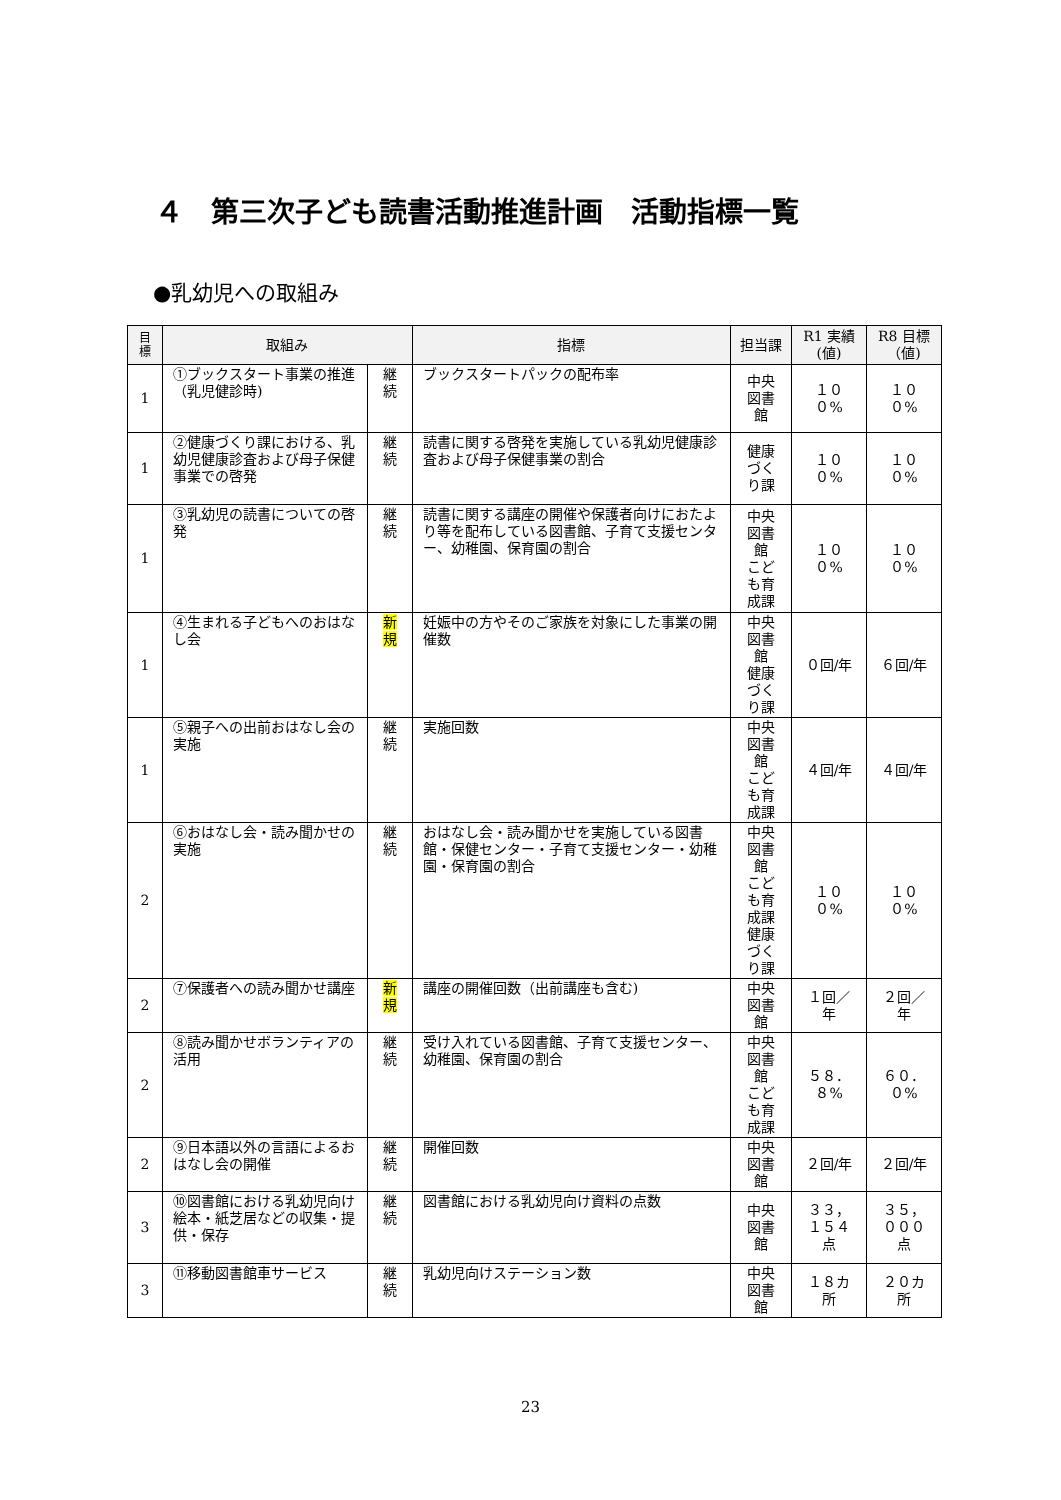４　第三次子ども読書活動推進計画　活動指標一覧
●乳幼児への取組み
| 目 標 | 取組み | | 指標 | 担当課 | R1 実績(値) | R8 目標（値) |
| --- | --- | --- | --- | --- | --- | --- |
| 1 | ①ブックスタート事業の推進（乳児健診時) | 継続 | ブックスタートパックの配布率 | 中央図書館 | １００% | １００% |
| 1 | ②健康づくり課における、乳幼児健康診査および母子保健事業での啓発 | 継続 | 読書に関する啓発を実施している乳幼児健康診査および母子保健事業の割合 | 健康づくり課 | １００% | １００% |
| 1 | ③乳幼児の読書についての啓発 | 継続 | 読書に関する講座の開催や保護者向けにおたより等を配布している図書館、子育て支援センター、幼稚園、保育園の割合 | 中央図書館 こども育成課 | １００% | １００% |
| 1 | ④生まれる子どもへのおはなし会 | 新規 | 妊娠中の方やそのご家族を対象にした事業の開催数 | 中央図書館 健康づくり課 | ０回/年 | ６回/年 |
| 1 | ⑤親子への出前おはなし会の実施 | 継続 | 実施回数 | 中央図書館 こども育成課 | ４回/年 | ４回/年 |
| 2 | ⑥おはなし会・読み聞かせの実施 | 継続 | おはなし会・読み聞かせを実施している図書館・保健センター・子育て支援センター・幼稚園・保育園の割合 | 中央図書館 こども育成課 健康づくり課 | １００% | １００% |
| 2 | ⑦保護者への読み聞かせ講座 | 新規 | 講座の開催回数（出前講座も含む) | 中央図書館 | １回／年 | ２回／年 |
| 2 | ⑧読み聞かせボランティアの活用 | 継続 | 受け入れている図書館、子育て支援センター、幼稚園、保育園の割合 | 中央図書館 こども育成課 | ５８．８% | ６０．０% |
| 2 | ⑨日本語以外の言語によるおはなし会の開催 | 継続 | 開催回数 | 中央図書館 | ２回/年 | ２回/年 |
| 3 | ⑩図書館における乳幼児向け絵本・紙芝居などの収集・提供・保存 | 継続 | 図書館における乳幼児向け資料の点数 | 中央図書館 | ３３，１５４点 | ３５，０００点 |
| 3 | ⑪移動図書館車サービス | 継続 | 乳幼児向けステーション数 | 中央図書館 | １８カ所 | ２０カ所 |
23